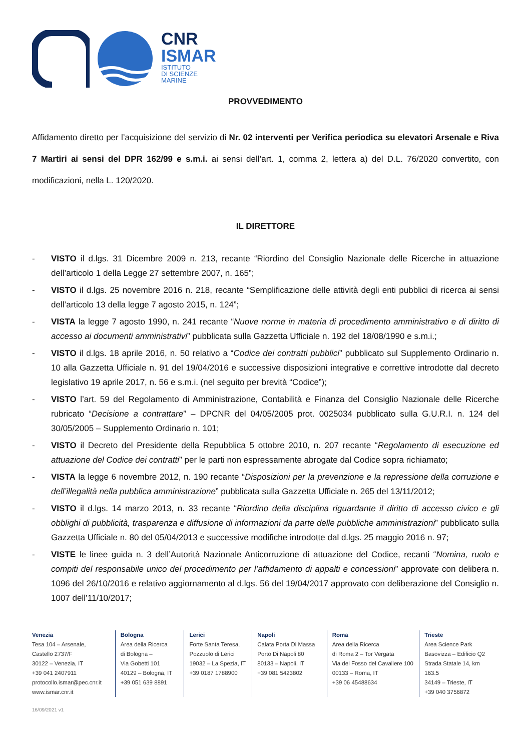CNR
ISMAR
ISTITUTO
DI SCIENZE
MARINE
PROVVEDIMENTO
Affidamento diretto per l’acquisizione del servizio di Nr. 02 interventi per Verifica periodica su elevatori Arsenale e Riva 7 Martiri ai sensi del DPR 162/99 e s.m.i. ai sensi dell’art. 1, comma 2, lettera a) del D.L. 76/2020 convertito, con modificazioni, nella L. 120/2020.
IL DIRETTORE
- VISTO il d.lgs. 31 Dicembre 2009 n. 213, recante “Riordino del Consiglio Nazionale delle Ricerche in attuazione dell’articolo 1 della Legge 27 settembre 2007, n. 165”;
- VISTO il d.lgs. 25 novembre 2016 n. 218, recante “Semplificazione delle attività degli enti pubblici di ricerca ai sensi dell’articolo 13 della legge 7 agosto 2015, n. 124”;
- VISTA la legge 7 agosto 1990, n. 241 recante “Nuove norme in materia di procedimento amministrativo e di diritto di accesso ai documenti amministrativi” pubblicata sulla Gazzetta Ufficiale n. 192 del 18/08/1990 e s.m.i.;
- VISTO il d.lgs. 18 aprile 2016, n. 50 relativo a “Codice dei contratti pubblici” pubblicato sul Supplemento Ordinario n. 10 alla Gazzetta Ufficiale n. 91 del 19/04/2016 e successive disposizioni integrative e correttive introdotte dal decreto legislativo 19 aprile 2017, n. 56 e s.m.i. (nel seguito per brevità “Codice”);
- VISTO l’art. 59 del Regolamento di Amministrazione, Contabilità e Finanza del Consiglio Nazionale delle Ricerche rubricato “Decisione a contrattare” – DPCNR del 04/05/2005 prot. 0025034 pubblicato sulla G.U.R.I. n. 124 del 30/05/2005 – Supplemento Ordinario n. 101;
- VISTO il Decreto del Presidente della Repubblica 5 ottobre 2010, n. 207 recante “Regolamento di esecuzione ed attuazione del Codice dei contratti” per le parti non espressamente abrogate dal Codice sopra richiamato;
- VISTA la legge 6 novembre 2012, n. 190 recante “Disposizioni per la prevenzione e la repressione della corruzione e dell’illegalità nella pubblica amministrazione” pubblicata sulla Gazzetta Ufficiale n. 265 del 13/11/2012;
- VISTO il d.lgs. 14 marzo 2013, n. 33 recante “Riordino della disciplina riguardante il diritto di accesso civico e gli obblighi di pubblicità, trasparenza e diffusione di informazioni da parte delle pubbliche amministrazioni” pubblicato sulla Gazzetta Ufficiale n. 80 del 05/04/2013 e successive modifiche introdotte dal d.lgs. 25 maggio 2016 n. 97;
- VISTE le linee guida n. 3 dell’Autorità Nazionale Anticorruzione di attuazione del Codice, recanti “Nomina, ruolo e compiti del responsabile unico del procedimento per l’affidamento di appalti e concessioni” approvate con delibera n. 1096 del 26/10/2016 e relativo aggiornamento al d.lgs. 56 del 19/04/2017 approvato con deliberazione del Consiglio n. 1007 dell’11/10/2017;
Venezia
Tesa 104 – Arsenale,
Castello 2737/F
30122 – Venezia, IT
+39 041 2407911
protocollo.ismar@pec.cnr.it
www.ismar.cnr.it
Bologna
Area della Ricerca
di Bologna –
Via Gobetti 101
40129 – Bologna, IT
+39 051 639 8891
Lerici
Forte Santa Teresa,
Pozzuolo di Lerici
19032 – La Spezia, IT
+39 0187 1788900
Napoli
Calata Porta Di Massa
Porto Di Napoli 80
80133 – Napoli, IT
+39 081 5423802
Roma
Area della Ricerca
di Roma 2 – Tor Vergata
Via del Fosso del Cavaliere 100
00133 – Roma, IT
+39 06 45488634
Trieste
Area Science Park
Basovizza – Edificio Q2
Strada Statale 14, km 163.5
34149 – Trieste, IT
+39 040 3756872
16/09/2021 v1